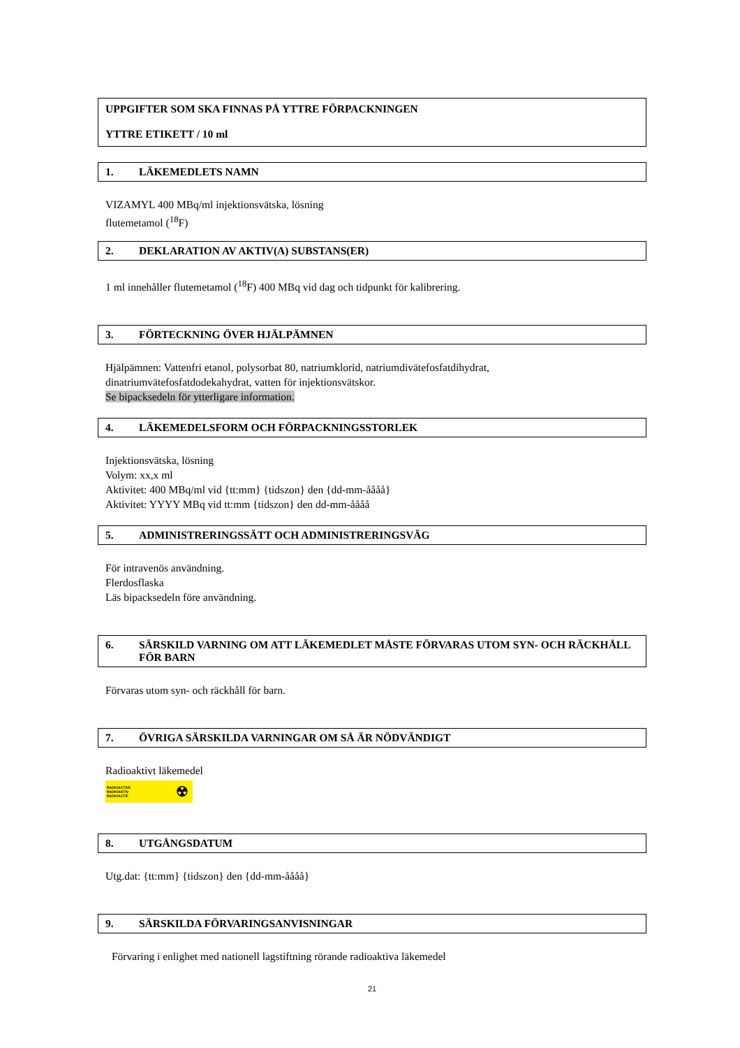UPPGIFTER SOM SKA FINNAS PÅ YTTRE FÖRPACKNINGEN
YTTRE ETIKETT / 10 ml
1. LÄKEMEDLETS NAMN
VIZAMYL 400 MBq/ml injektionsvätska, lösning
flutemetamol (<sup>18</sup>F)
2. DEKLARATION AV AKTIV(A) SUBSTANS(ER)
1 ml innehåller flutemetamol (<sup>18</sup>F) 400 MBq vid dag och tidpunkt för kalibrering.
3. FÖRTECKNING ÖVER HJÄLPÄMNEN
Hjälpämnen: Vattenfri etanol, polysorbat 80, natriumklorid, natriumdivätefosfatdihydrat,
dinatriumvätefosfatdodekahydrat, vatten för injektionsvätskor.
Se bipacksedeln för ytterligare information.
4. LÄKEMEDELSFORM OCH FÖRPACKNINGSSTORLEK
Injektionsvätska, lösning
Volym: xx,x ml
Aktivitet: 400 MBq/ml vid {tt:mm} {tidszon} den {dd-mm-åååå}
Aktivitet: YYYY MBq vid tt:mm {tidszon} den dd-mm-åååå
5. ADMINISTRERINGSSÄTT OCH ADMINISTRERINGSVÄG
För intravenös användning.
Flerdosflaska
Läs bipacksedeln före användning.
6. SÄRSKILD VARNING OM ATT LÄKEMEDLET MÅSTE FÖRVARAS UTOM SYN- OCH RÄCKHÅLL FÖR BARN
Förvaras utom syn- och räckhåll för barn.
7. ÖVRIGA SÄRSKILDA VARNINGAR OM SÅ ÄR NÖDVÄNDIGT
Radioaktivt läkemedel
RADIOACTIVE
RADIOAKTIV
RADIOACTIF ☢
8. UTGÅNGSDATUM
Utg.dat: {tt:mm} {tidszon} den {dd-mm-åååå}
9. SÄRSKILDA FÖRVARINGSANVISNINGAR
Förvaring i enlighet med nationell lagstiftning rörande radioaktiva läkemedel
21